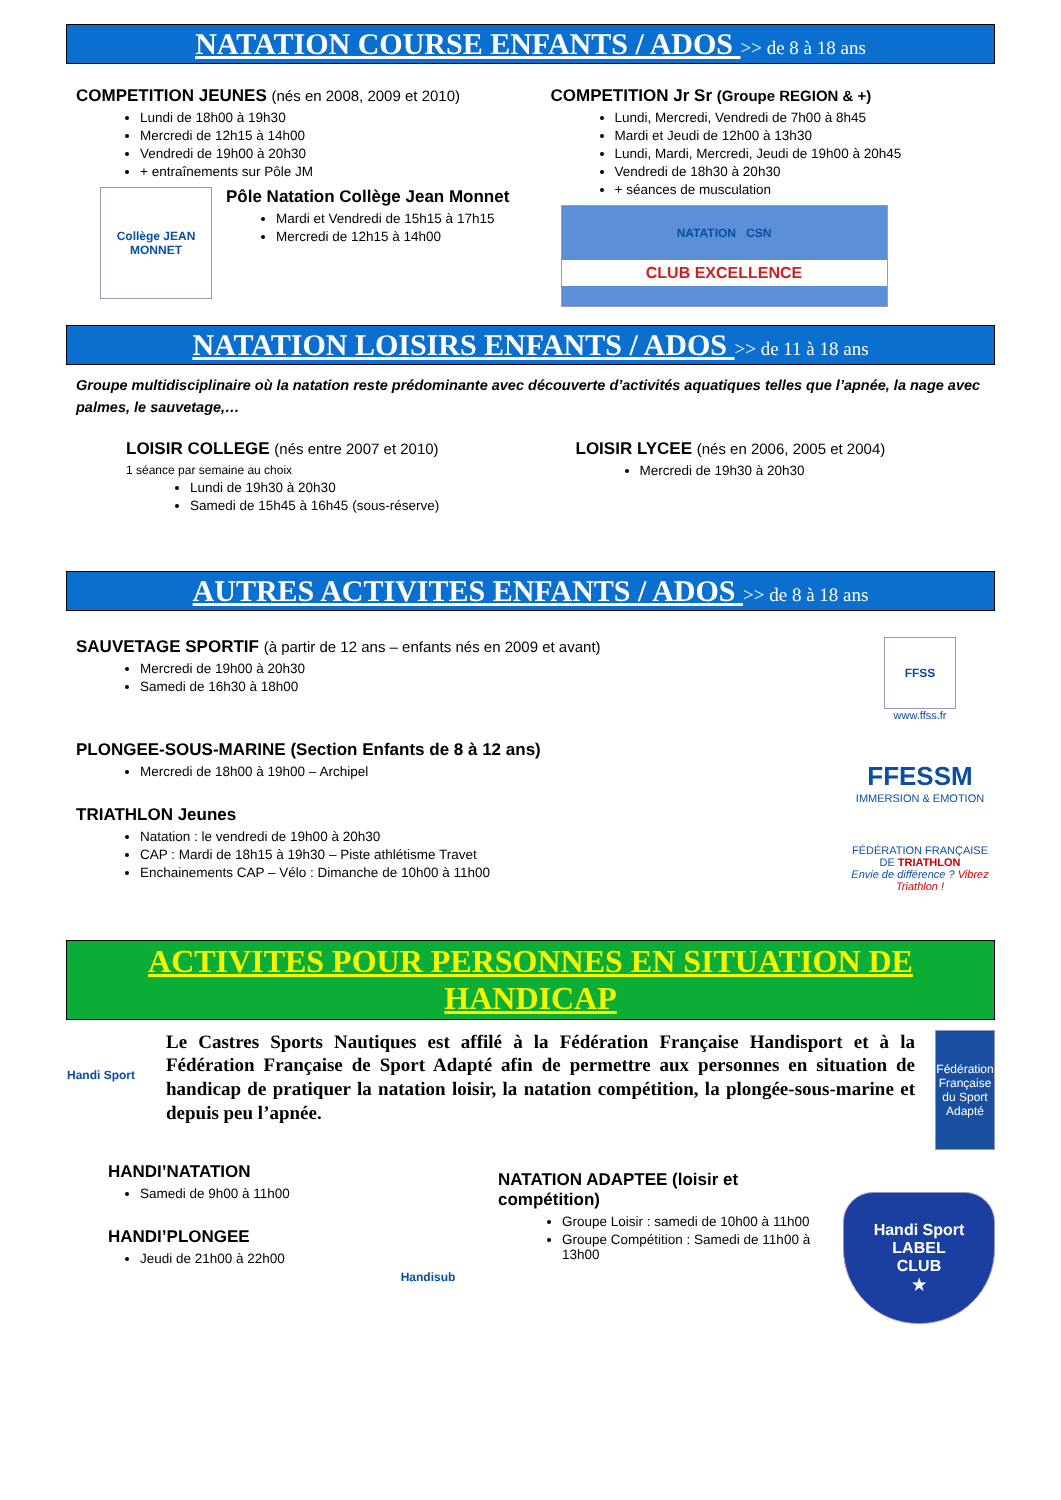NATATION COURSE ENFANTS / ADOS >> de 8 à 18 ans
COMPETITION JEUNES (nés en 2008, 2009 et 2010)
Lundi de 18h00 à 19h30
Mercredi de 12h15 à 14h00
Vendredi de 19h00 à 20h30
+ entraînements sur Pôle JM
Collège JEAN MONNET
Pôle Natation Collège Jean Monnet
Mardi et Vendredi de 15h15 à 17h15
Mercredi de 12h15 à 14h00
COMPETITION Jr Sr (Groupe REGION & +)
Lundi, Mercredi, Vendredi de 7h00 à 8h45
Mardi et Jeudi de 12h00 à 13h30
Lundi, Mardi, Mercredi, Jeudi de 19h00 à 20h45
Vendredi de 18h30 à 20h30
+ séances de musculation
NATATION CSN
CLUB EXCELLENCE
NATATION LOISIRS ENFANTS / ADOS >> de 11 à 18 ans
Groupe multidisciplinaire où la natation reste prédominante avec découverte d’activités aquatiques telles que l’apnée, la nage avec palmes, le sauvetage,…
LOISIR COLLEGE (nés entre 2007 et 2010)
1 séance par semaine au choix
Lundi de 19h30 à 20h30
Samedi de 15h45 à 16h45 (sous-réserve)
LOISIR LYCEE (nés en 2006, 2005 et 2004)
Mercredi de 19h30 à 20h30
AUTRES ACTIVITES ENFANTS / ADOS >> de 8 à 18 ans
SAUVETAGE SPORTIF (à partir de 12 ans – enfants nés en 2009 et avant)
Mercredi de 19h00 à 20h30
Samedi de 16h30 à 18h00
PLONGEE-SOUS-MARINE (Section Enfants de 8 à 12 ans)
Mercredi de 18h00 à 19h00 – Archipel
TRIATHLON Jeunes
Natation : le vendredi de 19h00 à 20h30
CAP : Mardi de 18h15 à 19h30 – Piste athlétisme Travet
Enchainements CAP – Vélo : Dimanche de 10h00 à 11h00
FFSS
www.ffss.fr
FFESSM
IMMERSION & EMOTION
FÉDÉRATION FRANÇAISE DE TRIATHLON
Envie de différence ? Vibrez Triathlon !
ACTIVITES POUR PERSONNES EN SITUATION DE HANDICAP
Handi Sport
Le Castres Sports Nautiques est affilé à la Fédération Française Handisport et à la Fédération Française de Sport Adapté afin de permettre aux personnes en situation de handicap de pratiquer la natation loisir, la natation compétition, la plongée-sous-marine et depuis peu l’apnée.
Fédération Française du Sport Adapté
HANDI’NATATION
Samedi de 9h00 à 11h00
HANDI’PLONGEE
Jeudi de 21h00 à 22h00
Handisub
NATATION ADAPTEE (loisir et compétition)
Groupe Loisir : samedi de 10h00 à 11h00
Groupe Compétition : Samedi de 11h00 à 13h00
Handi Sport
LABEL
CLUB
★